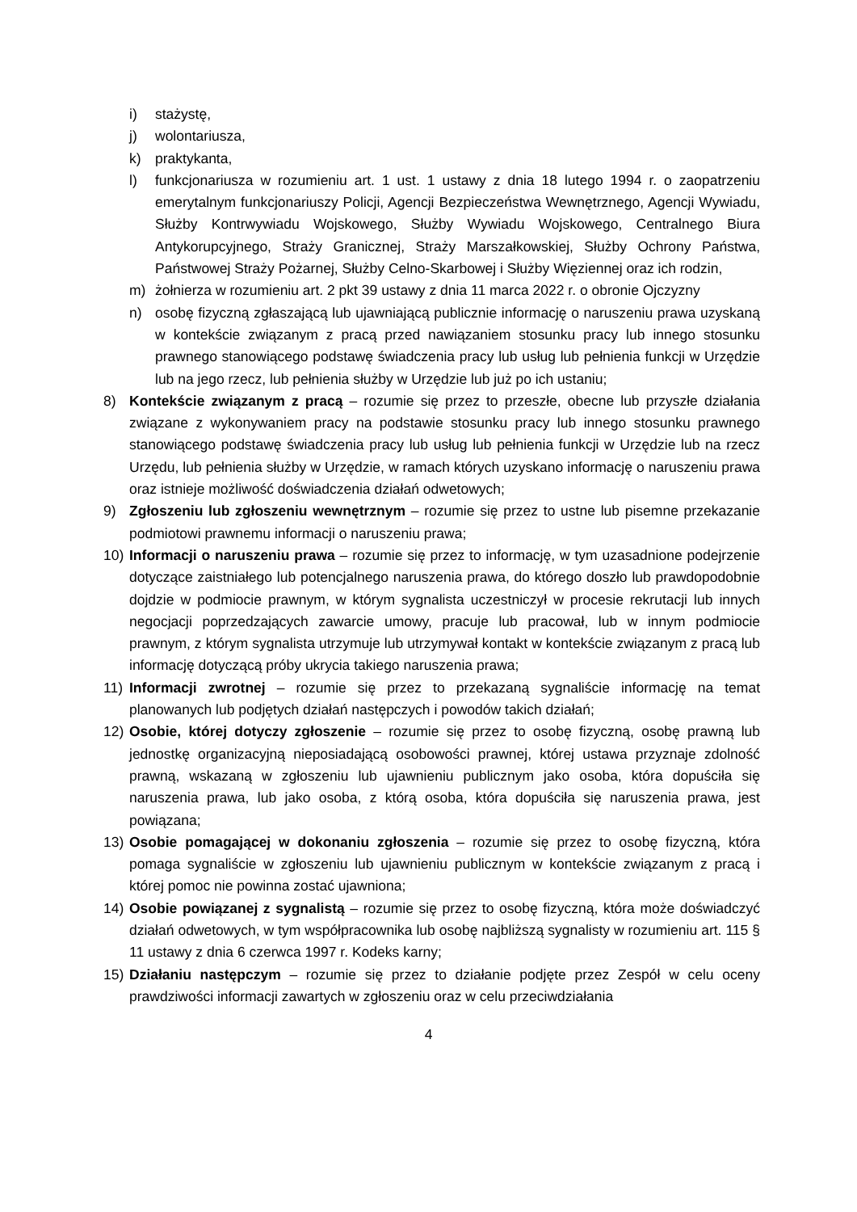i) stażystę,
j) wolontariusza,
k) praktykanta,
l) funkcjonariusza w rozumieniu art. 1 ust. 1 ustawy z dnia 18 lutego 1994 r. o zaopatrzeniu emerytalnym funkcjonariuszy Policji, Agencji Bezpieczeństwa Wewnętrznego, Agencji Wywiadu, Służby Kontrwywiadu Wojskowego, Służby Wywiadu Wojskowego, Centralnego Biura Antykorupcyjnego, Straży Granicznej, Straży Marszałkowskiej, Służby Ochrony Państwa, Państwowej Straży Pożarnej, Służby Celno-Skarbowej i Służby Więziennej oraz ich rodzin,
m) żołnierza w rozumieniu art. 2 pkt 39 ustawy z dnia 11 marca 2022 r. o obronie Ojczyzny
n) osobę fizyczną zgłaszającą lub ujawniającą publicznie informację o naruszeniu prawa uzyskaną w kontekście związanym z pracą przed nawiązaniem stosunku pracy lub innego stosunku prawnego stanowiącego podstawę świadczenia pracy lub usług lub pełnienia funkcji w Urzędzie lub na jego rzecz, lub pełnienia służby w Urzędzie lub już po ich ustaniu;
8) Kontekście związanym z pracą – rozumie się przez to przeszłe, obecne lub przyszłe działania związane z wykonywaniem pracy na podstawie stosunku pracy lub innego stosunku prawnego stanowiącego podstawę świadczenia pracy lub usług lub pełnienia funkcji w Urzędzie lub na rzecz Urzędu, lub pełnienia służby w Urzędzie, w ramach których uzyskano informację o naruszeniu prawa oraz istnieje możliwość doświadczenia działań odwetowych;
9) Zgłoszeniu lub zgłoszeniu wewnętrznym – rozumie się przez to ustne lub pisemne przekazanie podmiotowi prawnemu informacji o naruszeniu prawa;
10) Informacji o naruszeniu prawa – rozumie się przez to informację, w tym uzasadnione podejrzenie dotyczące zaistniałego lub potencjalnego naruszenia prawa, do którego doszło lub prawdopodobnie dojdzie w podmiocie prawnym, w którym sygnalista uczestniczył w procesie rekrutacji lub innych negocjacji poprzedzających zawarcie umowy, pracuje lub pracował, lub w innym podmiocie prawnym, z którym sygnalista utrzymuje lub utrzymywał kontakt w kontekście związanym z pracą lub informację dotyczącą próby ukrycia takiego naruszenia prawa;
11) Informacji zwrotnej – rozumie się przez to przekazaną sygnaliście informację na temat planowanych lub podjętych działań następczych i powodów takich działań;
12) Osobie, której dotyczy zgłoszenie – rozumie się przez to osobę fizyczną, osobę prawną lub jednostkę organizacyjną nieposiadającą osobowości prawnej, której ustawa przyznaje zdolność prawną, wskazaną w zgłoszeniu lub ujawnieniu publicznym jako osoba, która dopuściła się naruszenia prawa, lub jako osoba, z którą osoba, która dopuściła się naruszenia prawa, jest powiązana;
13) Osobie pomagającej w dokonaniu zgłoszenia – rozumie się przez to osobę fizyczną, która pomaga sygnaliście w zgłoszeniu lub ujawnieniu publicznym w kontekście związanym z pracą i której pomoc nie powinna zostać ujawniona;
14) Osobie powiązanej z sygnalistą – rozumie się przez to osobę fizyczną, która może doświadczyć działań odwetowych, w tym współpracownika lub osobę najbliższą sygnalisty w rozumieniu art. 115 § 11 ustawy z dnia 6 czerwca 1997 r. Kodeks karny;
15) Działaniu następczym – rozumie się przez to działanie podjęte przez Zespół w celu oceny prawdziwości informacji zawartych w zgłoszeniu oraz w celu przeciwdziałania
4